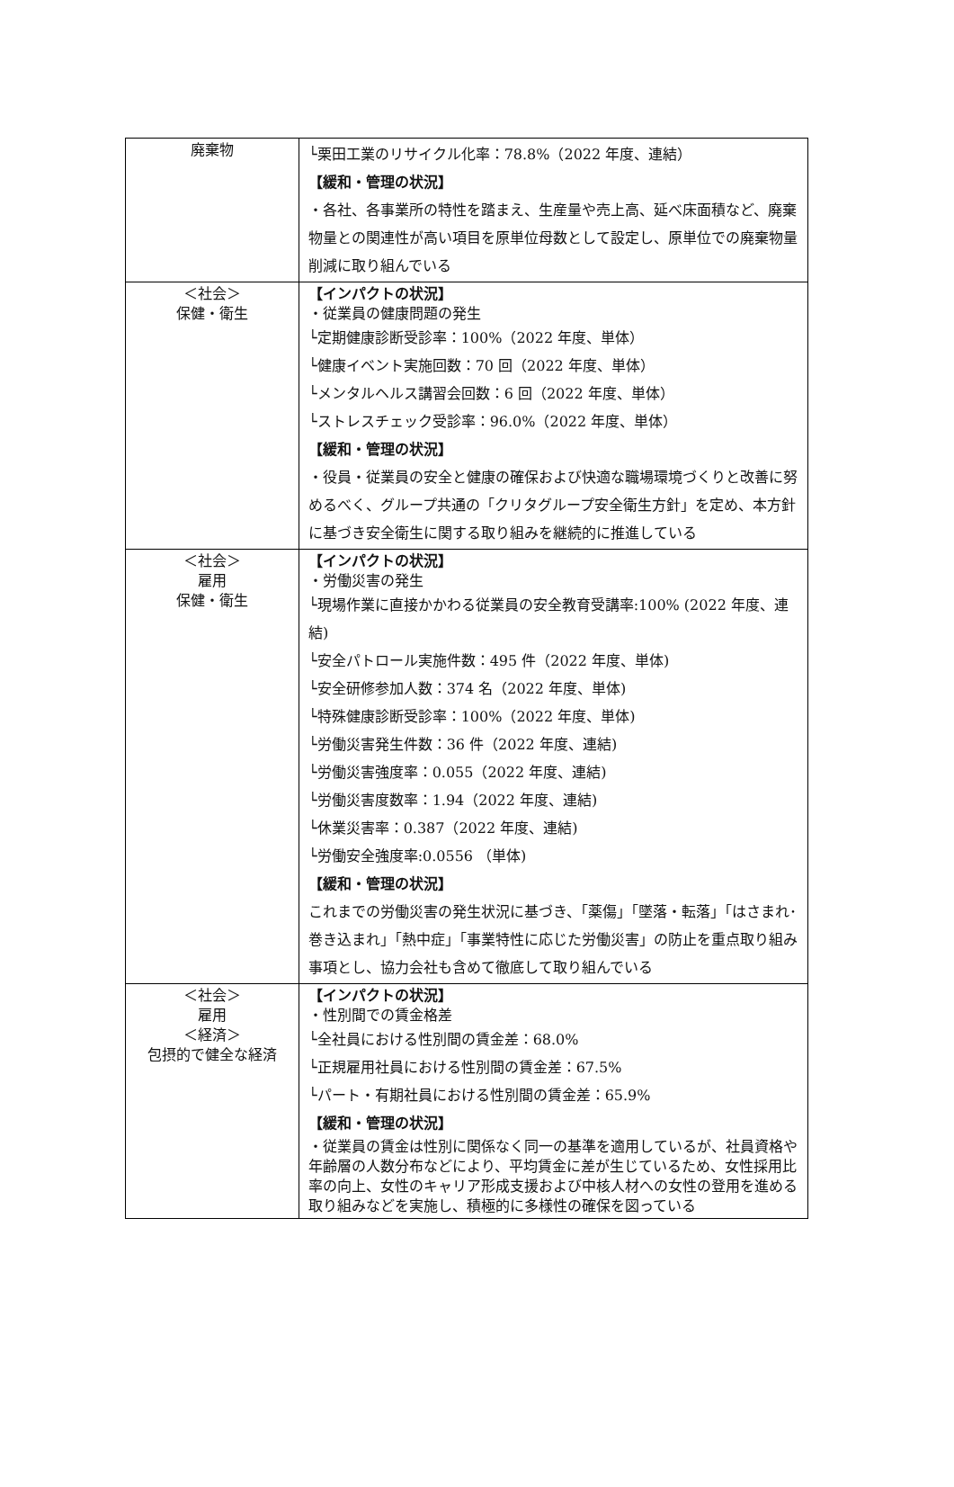| 廃棄物 | └栗田工業のリサイクル化率：78.8%（2022 年度、連結） 【緩和・管理の状況】 ・各社、各事業所の特性を踏まえ、生産量や売上高、延べ床面積など、廃棄物量との関連性が高い項目を原単位母数として設定し、原単位での廃棄物量削減に取り組んでいる |
| ＜社会＞ 保健・衛生 | 【インパクトの状況】 ・従業員の健康問題の発生 └定期健康診断受診率：100%（2022 年度、単体） └健康イベント実施回数：70 回（2022 年度、単体） └メンタルヘルス講習会回数：6 回（2022 年度、単体） └ストレスチェック受診率：96.0%（2022 年度、単体） 【緩和・管理の状況】 ・役員・従業員の安全と健康の確保および快適な職場環境づくりと改善に努めるべく、グループ共通の「クリタグループ安全衛生方針」を定め、本方針に基づき安全衛生に関する取り組みを継続的に推進している |
| ＜社会＞ 雇用 保健・衛生 | 【インパクトの状況】 ・労働災害の発生 └現場作業に直接かかわる従業員の安全教育受講率:100% (2022 年度、連結) └安全パトロール実施件数：495 件（2022 年度、単体) └安全研修参加人数：374 名（2022 年度、単体) └特殊健康診断受診率：100%（2022 年度、単体) └労働災害発生件数：36 件（2022 年度、連結) └労働災害強度率：0.055（2022 年度、連結) └労働災害度数率：1.94（2022 年度、連結) └休業災害率：0.387（2022 年度、連結) └労働安全強度率:0.0556 （単体) 【緩和・管理の状況】 これまでの労働災害の発生状況に基づき、「薬傷」「墜落・転落」「はさまれ･巻き込まれ」「熱中症」「事業特性に応じた労働災害」の防止を重点取り組み事項とし、協力会社も含めて徹底して取り組んでいる |
| ＜社会＞ 雇用 ＜経済＞ 包摂的で健全な経済 | 【インパクトの状況】 ・性別間での賃金格差 └全社員における性別間の賃金差：68.0% └正規雇用社員における性別間の賃金差：67.5% └パート・有期社員における性別間の賃金差：65.9% 【緩和・管理の状況】 ・従業員の賃金は性別に関係なく同一の基準を適用しているが、社員資格や年齢層の人数分布などにより、平均賃金に差が生じているため、女性採用比率の向上、女性のキャリア形成支援および中核人材への女性の登用を進める取り組みなどを実施し、積極的に多様性の確保を図っている |